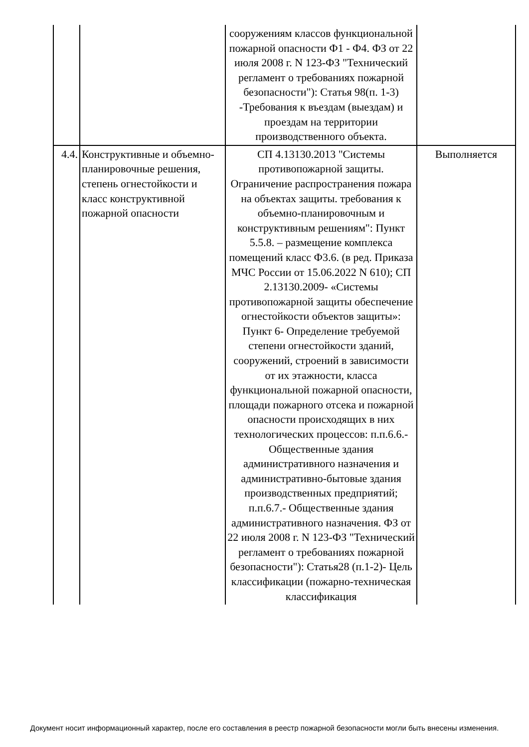| | | сооружениям классов функциональной пожарной опасности Ф1 - Ф4. ФЗ от 22 июля 2008 г. N 123-ФЗ "Технический регламент о требованиях пожарной безопасности"): Статья 98(п. 1-3) -Требования к въездам (выездам) и проездам на территории производственного объекта. | |
| 4.4. | Конструктивные и объемно-планировочные решения, степень огнестойкости и класс конструктивной пожарной опасности | СП 4.13130.2013 "Системы противопожарной защиты. Ограничение распространения пожара на объектах защиты. требования к объемно-планировочным и конструктивным решениям": Пункт 5.5.8. – размещение комплекса помещений класс Ф3.6. (в ред. Приказа МЧС России от 15.06.2022 N 610); СП 2.13130.2009- «Системы противопожарной защиты обеспечение огнестойкости объектов защиты»: Пункт 6- Определение требуемой степени огнестойкости зданий, сооружений, строений в зависимости от их этажности, класса функциональной пожарной опасности, площади пожарного отсека и пожарной опасности происходящих в них технологических процессов: п.п.6.6.- Общественные здания административного назначения и административно-бытовые здания производственных предприятий; п.п.6.7.- Общественные здания административного назначения. ФЗ от 22 июля 2008 г. N 123-ФЗ "Технический регламент о требованиях пожарной безопасности"): Статья28 (п.1-2)- Цель классификации (пожарно-техническая классификация | Выполняется |
Документ носит информационный характер, после его составления в реестр пожарной безопасности могли быть внесены изменения.